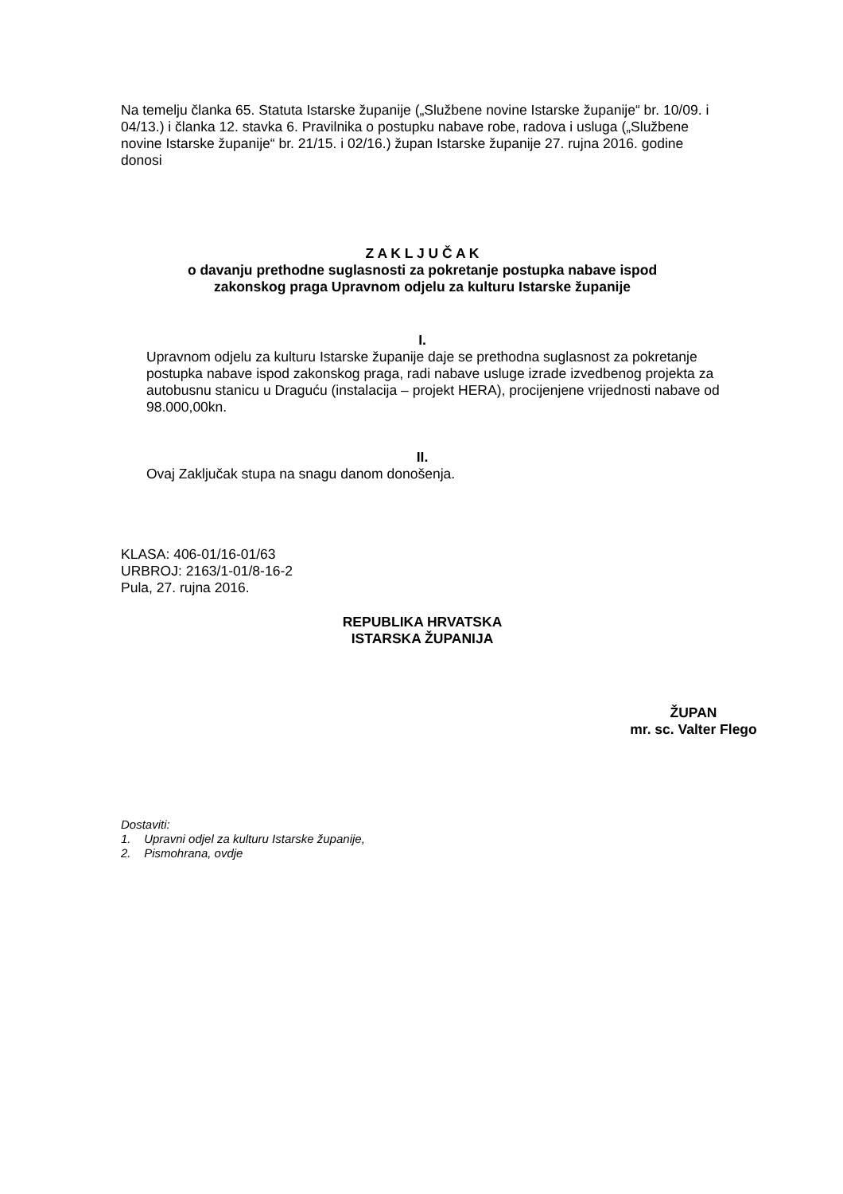Na temelju članka 65. Statuta Istarske županije („Službene novine Istarske županije“ br. 10/09. i 04/13.) i članka 12. stavka 6. Pravilnika o postupku nabave robe, radova i usluga („Službene novine Istarske županije“ br. 21/15. i 02/16.) župan Istarske županije 27. rujna 2016. godine donosi
Z A K L J U Č A K
o davanju prethodne suglasnosti za pokretanje postupka nabave ispod
zakonskog praga Upravnom odjelu za kulturu Istarske županije
I.
Upravnom odjelu za kulturu Istarske županije daje se prethodna suglasnost za pokretanje postupka nabave ispod zakonskog praga, radi nabave usluge izrade izvedbenog projekta za autobusnu stanicu u Draguću (instalacija – projekt HERA), procijenjene vrijednosti nabave od 98.000,00kn.
II.
Ovaj Zaključak stupa na snagu danom donošenja.
KLASA: 406-01/16-01/63
URBROJ: 2163/1-01/8-16-2
Pula, 27. rujna 2016.
REPUBLIKA HRVATSKA
ISTARSKA ŽUPANIJA
ŽUPAN
mr. sc. Valter Flego
Dostaviti:
1. Upravni odjel za kulturu Istarske županije,
2. Pismohrana, ovdje